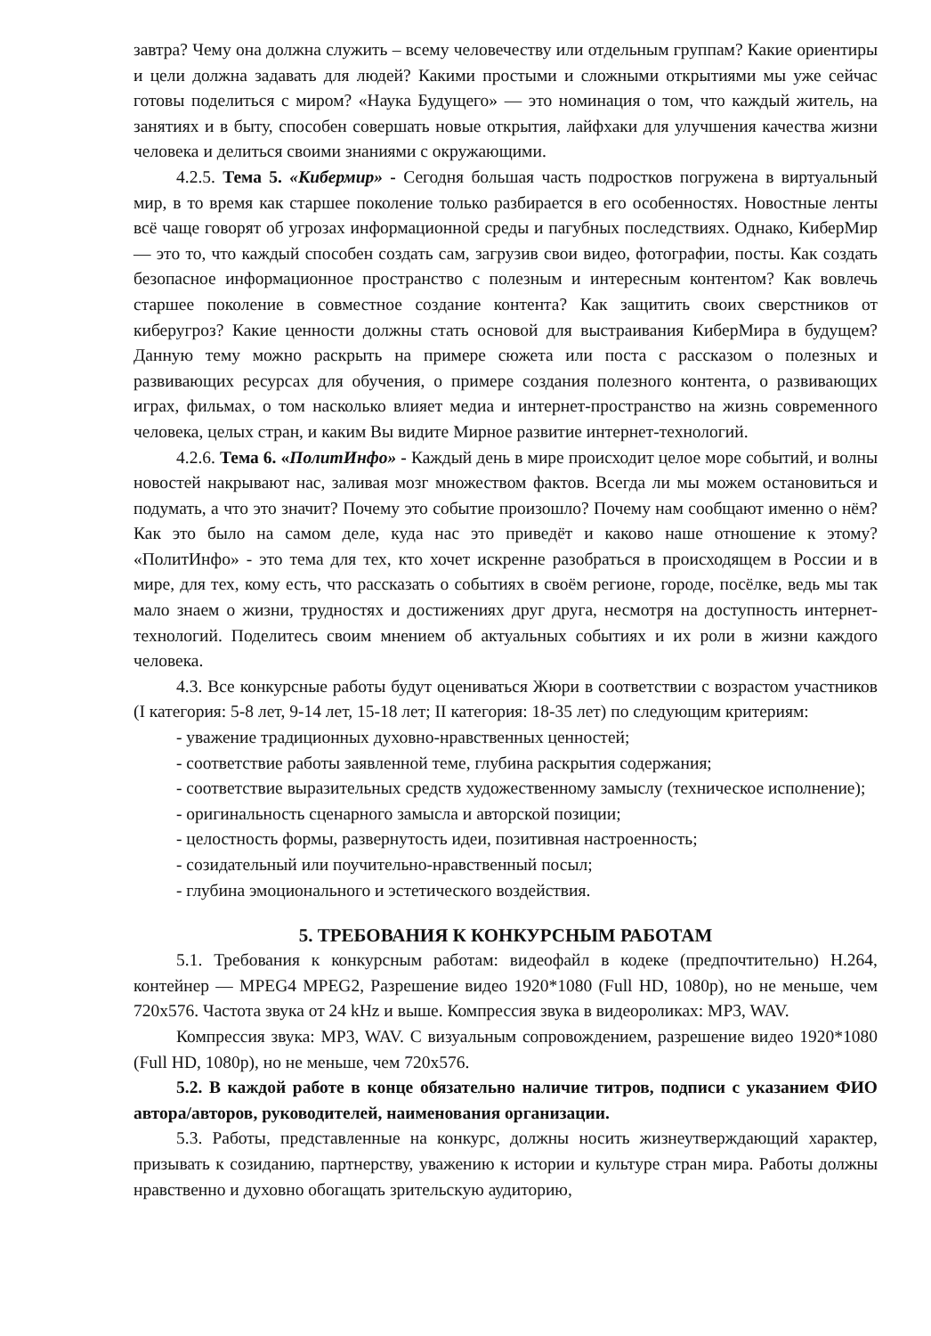завтра? Чему она должна служить – всему человечеству или отдельным группам? Какие ориентиры и цели должна задавать для людей? Какими простыми и сложными открытиями мы уже сейчас готовы поделиться с миром? «Наука Будущего» — это номинация о том, что каждый житель, на занятиях и в быту, способен совершать новые открытия, лайфхаки для улучшения качества жизни человека и делиться своими знаниями с окружающими.
4.2.5. Тема 5. «Кибермир» - Сегодня большая часть подростков погружена в виртуальный мир, в то время как старшее поколение только разбирается в его особенностях. Новостные ленты всё чаще говорят об угрозах информационной среды и пагубных последствиях. Однако, КиберМир — это то, что каждый способен создать сам, загрузив свои видео, фотографии, посты. Как создать безопасное информационное пространство с полезным и интересным контентом? Как вовлечь старшее поколение в совместное создание контента? Как защитить своих сверстников от киберугроз? Какие ценности должны стать основой для выстраивания КиберМира в будущем? Данную тему можно раскрыть на примере сюжета или поста с рассказом о полезных и развивающих ресурсах для обучения, о примере создания полезного контента, о развивающих играх, фильмах, о том насколько влияет медиа и интернет-пространство на жизнь современного человека, целых стран, и каким Вы видите Мирное развитие интернет-технологий.
4.2.6. Тема 6. «ПолитИнфо» - Каждый день в мире происходит целое море событий, и волны новостей накрывают нас, заливая мозг множеством фактов. Всегда ли мы можем остановиться и подумать, а что это значит? Почему это событие произошло? Почему нам сообщают именно о нём? Как это было на самом деле, куда нас это приведёт и каково наше отношение к этому? «ПолитИнфо» - это тема для тех, кто хочет искренне разобраться в происходящем в России и в мире, для тех, кому есть, что рассказать о событиях в своём регионе, городе, посёлке, ведь мы так мало знаем о жизни, трудностях и достижениях друг друга, несмотря на доступность интернет-технологий. Поделитесь своим мнением об актуальных событиях и их роли в жизни каждого человека.
4.3. Все конкурсные работы будут оцениваться Жюри в соответствии с возрастом участников (I категория: 5-8 лет, 9-14 лет, 15-18 лет; II категория: 18-35 лет) по следующим критериям:
- уважение традиционных духовно-нравственных ценностей;
- соответствие работы заявленной теме, глубина раскрытия содержания;
- соответствие выразительных средств художественному замыслу (техническое исполнение);
- оригинальность сценарного замысла и авторской позиции;
- целостность формы, развернутость идеи, позитивная настроенность;
- созидательный или поучительно-нравственный посыл;
- глубина эмоционального и эстетического воздействия.
5. ТРЕБОВАНИЯ К КОНКУРСНЫМ РАБОТАМ
5.1. Требования к конкурсным работам: видеофайл в кодеке (предпочтительно) H.264, контейнер — MPEG4 MPEG2, Разрешение видео 1920*1080 (Full HD, 1080p), но не меньше, чем 720x576. Частота звука от 24 kHz и выше. Компрессия звука в видеороликах: MP3, WAV.
Компрессия звука: MP3, WAV. С визуальным сопровождением, разрешение видео 1920*1080 (Full HD, 1080p), но не меньше, чем 720x576.
5.2. В каждой работе в конце обязательно наличие титров, подписи с указанием ФИО автора/авторов, руководителей, наименования организации.
5.3. Работы, представленные на конкурс, должны носить жизнеутверждающий характер, призывать к созиданию, партнерству, уважению к истории и культуре стран мира. Работы должны нравственно и духовно обогащать зрительскую аудиторию,